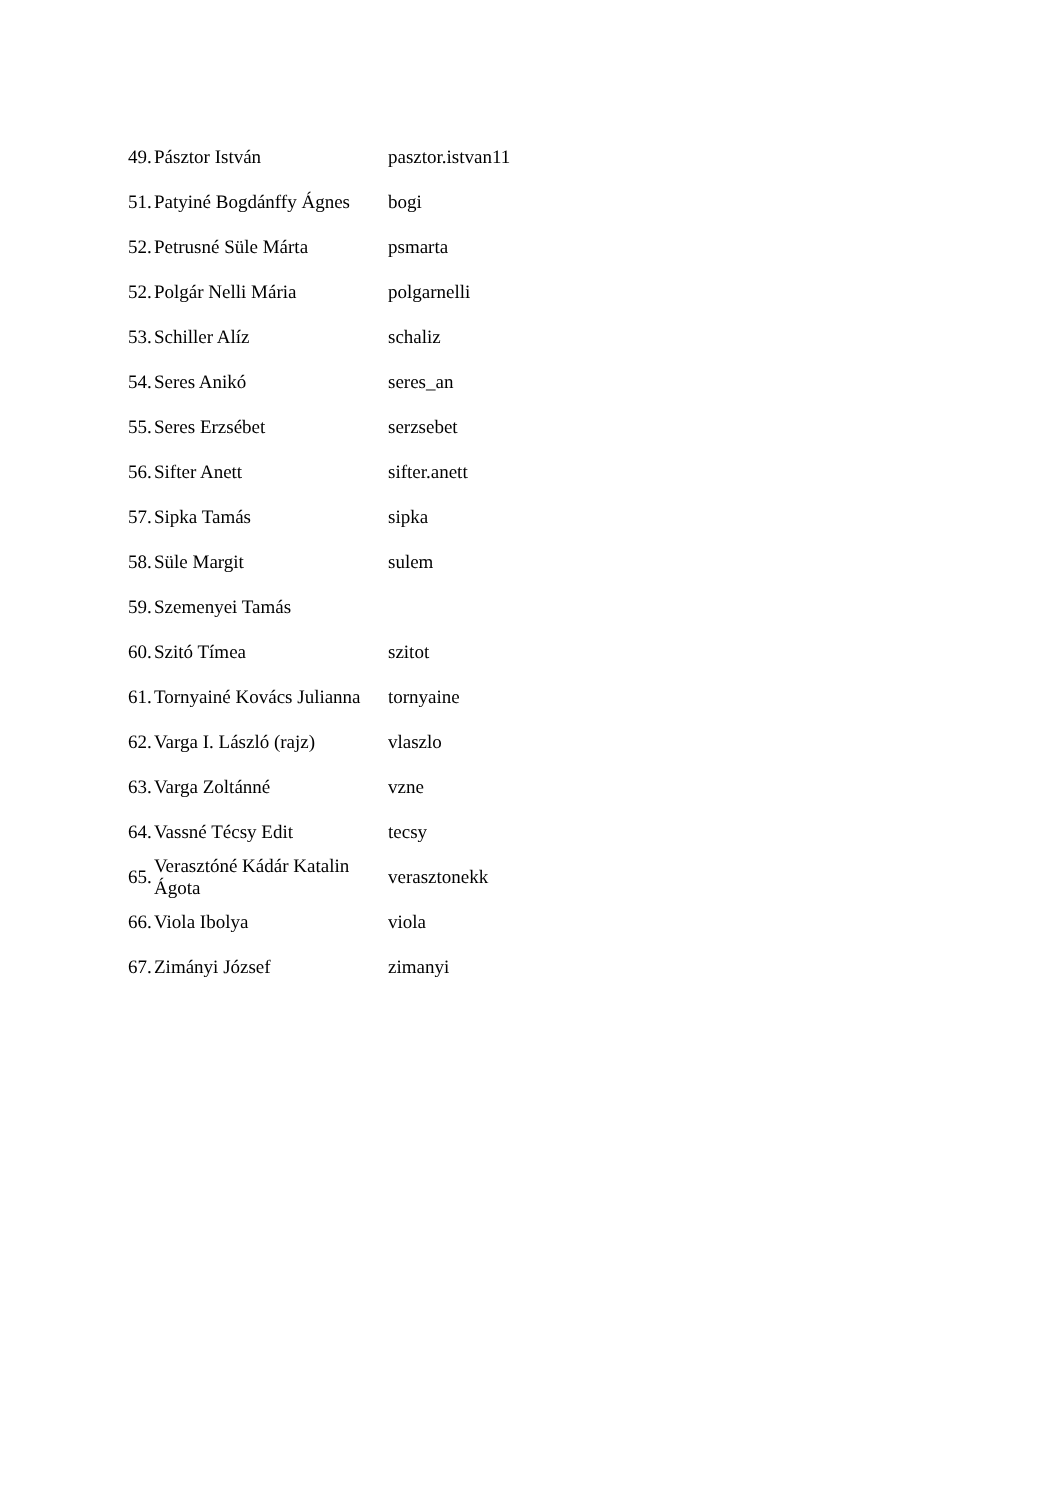| 49. | Pásztor István | pasztor.istvan11 |
| 51. | Patyiné Bogdánffy Ágnes | bogi |
| 52. | Petrusné Süle Márta | psmarta |
| 52. | Polgár Nelli Mária | polgarnelli |
| 53. | Schiller Alíz | schaliz |
| 54. | Seres Anikó | seres_an |
| 55. | Seres Erzsébet | serzsebet |
| 56. | Sifter Anett | sifter.anett |
| 57. | Sipka Tamás | sipka |
| 58. | Süle Margit | sulem |
| 59. | Szemenyei Tamás | |
| 60. | Szitó Tímea | szitot |
| 61. | Tornyainé Kovács Julianna | tornyaine |
| 62. | Varga I. László (rajz) | vlaszlo |
| 63. | Varga Zoltánné | vzne |
| 64. | Vassné Técsy Edit | tecsy |
| 65. | Verasztóné Kádár Katalin Ágota | verasztonekk |
| 66. | Viola Ibolya | viola |
| 67. | Zimányi József | zimanyi |